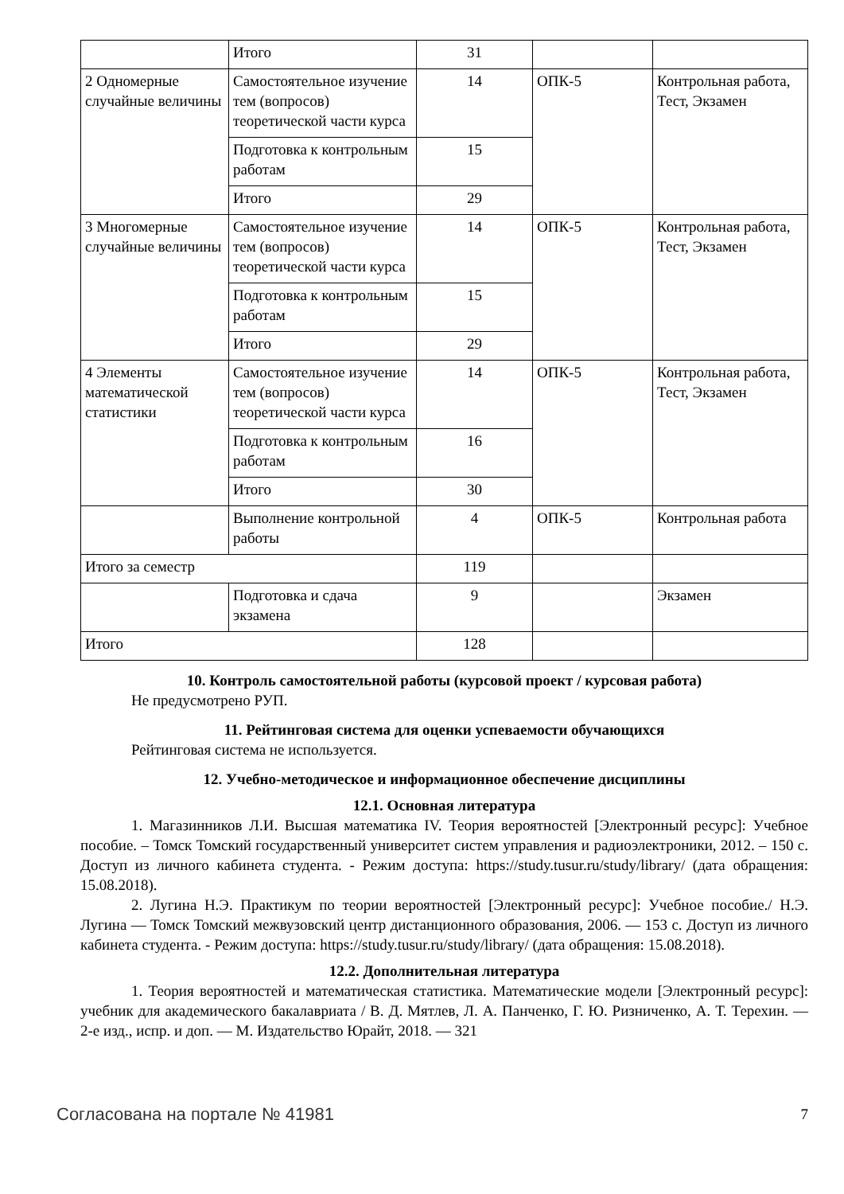| | Итого | 31 | | |
| 2 Одномерные случайные величины | Самостоятельное изучение тем (вопросов) теоретической части курса | 14 | ОПК-5 | Контрольная работа, Тест, Экзамен |
| | Подготовка к контрольным работам | 15 | | |
| | Итого | 29 | | |
| 3 Многомерные случайные величины | Самостоятельное изучение тем (вопросов) теоретической части курса | 14 | ОПК-5 | Контрольная работа, Тест, Экзамен |
| | Подготовка к контрольным работам | 15 | | |
| | Итого | 29 | | |
| 4 Элементы математической статистики | Самостоятельное изучение тем (вопросов) теоретической части курса | 14 | ОПК-5 | Контрольная работа, Тест, Экзамен |
| | Подготовка к контрольным работам | 16 | | |
| | Итого | 30 | | |
| | Выполнение контрольной работы | 4 | ОПК-5 | Контрольная работа |
| Итого за семестр | | 119 | | |
| | Подготовка и сдача экзамена | 9 | | Экзамен |
| Итого | | 128 | | |
10. Контроль самостоятельной работы (курсовой проект / курсовая работа)
Не предусмотрено РУП.
11. Рейтинговая система для оценки успеваемости обучающихся
Рейтинговая система не используется.
12. Учебно-методическое и информационное обеспечение дисциплины
12.1. Основная литература
1. Магазинников Л.И. Высшая математика IV. Теория вероятностей [Электронный ресурс]: Учебное пособие. – Томск Томский государственный университет систем управления и радиоэлектроники, 2012. – 150 с. Доступ из личного кабинета студента. - Режим доступа: https://study.tusur.ru/study/library/ (дата обращения: 15.08.2018).
2. Лугина Н.Э. Практикум по теории вероятностей [Электронный ресурс]: Учебное пособие./ Н.Э. Лугина — Томск Томский межвузовский центр дистанционного образования, 2006. — 153 с. Доступ из личного кабинета студента. - Режим доступа: https://study.tusur.ru/study/library/ (дата обращения: 15.08.2018).
12.2. Дополнительная литература
1. Теория вероятностей и математическая статистика. Математические модели [Электронный ресурс]: учебник для академического бакалавриата / В. Д. Мятлев, Л. А. Панченко, Г. Ю. Ризниченко, А. Т. Терехин. — 2-е изд., испр. и доп. — М. Издательство Юрайт, 2018. — 321
Согласована на портале № 41981 7